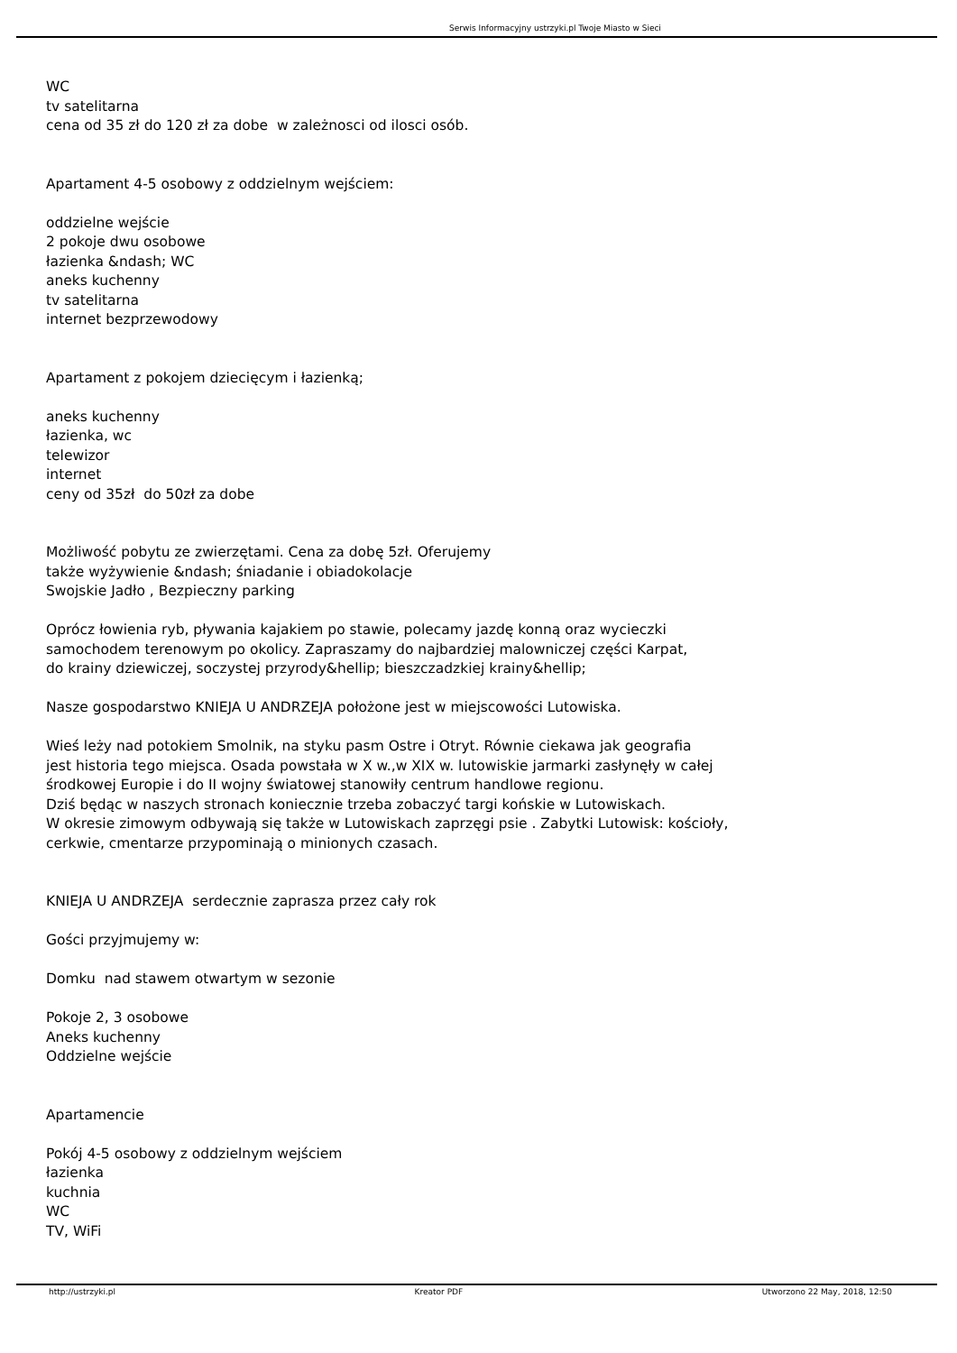Serwis Informacyjny ustrzyki.pl Twoje Miasto w Sieci
WC
tv satelitarna
cena od 35 zł do 120 zł za dobe w zależnosci od ilosci osób.
Apartament 4-5 osobowy z oddzielnym wejściem:
oddzielne wejście
2 pokoje dwu osobowe
łazienka &ndash; WC
aneks kuchenny
tv satelitarna
internet bezprzewodowy
Apartament z pokojem dziecięcym i łazienką;
aneks kuchenny
łazienka, wc
telewizor
internet
ceny od 35zł do 50zł za dobe
Możliwość pobytu ze zwierzętami. Cena za dobę 5zł. Oferujemy
także wyżywienie &ndash; śniadanie i obiadokolacje
Swojskie Jadło , Bezpieczny parking
Oprócz łowienia ryb, pływania kajakiem po stawie, polecamy jazdę konną oraz wycieczki
samochodem terenowym po okolicy. Zapraszamy do najbardziej malowniczej części Karpat,
do krainy dziewiczej, soczystej przyrody&hellip; bieszczadzkiej krainy&hellip;
Nasze gospodarstwo KNIEJA U ANDRZEJA położone jest w miejscowości Lutowiska.
Wieś leży nad potokiem Smolnik, na styku pasm Ostre i Otryt. Równie ciekawa jak geografia
jest historia tego miejsca. Osada powstała w X w.,w XIX w. lutowiskie jarmarki zasłynęły w całej
środkowej Europie i do II wojny światowej stanowiły centrum handlowe regionu.
Dziś będąc w naszych stronach koniecznie trzeba zobaczyć targi końskie w Lutowiskach.
W okresie zimowym odbywają się także w Lutowiskach zaprzęgi psie . Zabytki Lutowisk: kościoły,
cerkwie, cmentarze przypominają o minionych czasach.
KNIEJA U ANDRZEJA serdecznie zaprasza przez cały rok
Gości przyjmujemy w:
Domku nad stawem otwartym w sezonie
Pokoje 2, 3 osobowe
Aneks kuchenny
Oddzielne wejście
Apartamencie
Pokój 4-5 osobowy z oddzielnym wejściem
łazienka
kuchnia
WC
TV, WiFi
http://ustrzyki.pl Kreator PDF Utworzono 22 May, 2018, 12:50